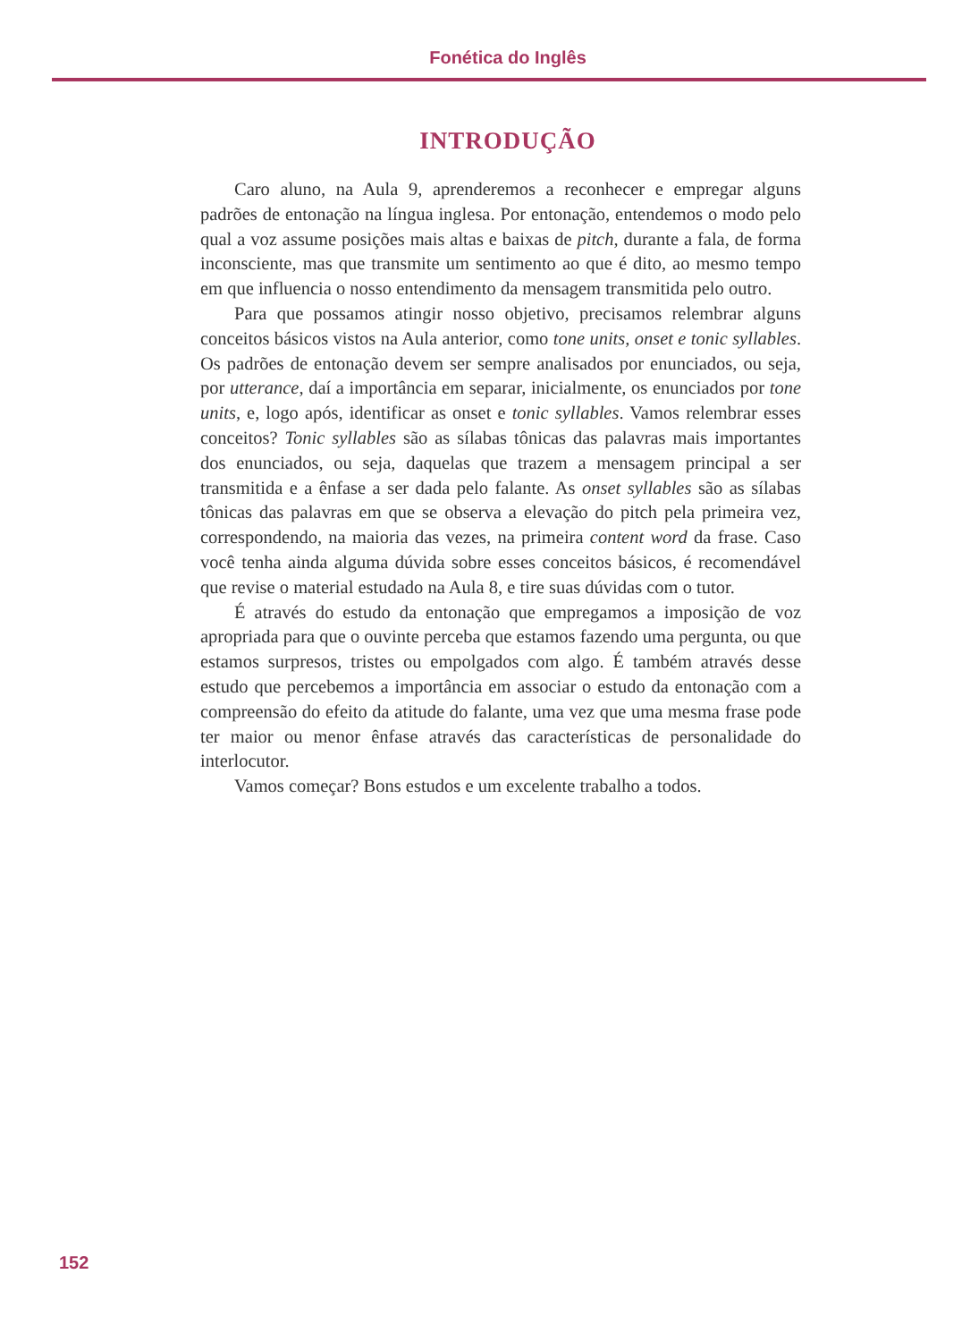Fonética do Inglês
INTRODUÇÃO
Caro aluno, na Aula 9, aprenderemos a reconhecer e empregar alguns padrões de entonação na língua inglesa. Por entonação, entendemos o modo pelo qual a voz assume posições mais altas e baixas de pitch, durante a fala, de forma inconsciente, mas que transmite um sentimento ao que é dito, ao mesmo tempo em que influencia o nosso entendimento da mensagem transmitida pelo outro.
Para que possamos atingir nosso objetivo, precisamos relembrar alguns conceitos básicos vistos na Aula anterior, como tone units, onset e tonic syllables. Os padrões de entonação devem ser sempre analisados por enunciados, ou seja, por utterance, daí a importância em separar, inicialmente, os enunciados por tone units, e, logo após, identificar as onset e tonic syllables. Vamos relembrar esses conceitos? Tonic syllables são as sílabas tônicas das palavras mais importantes dos enunciados, ou seja, daquelas que trazem a mensagem principal a ser transmitida e a ênfase a ser dada pelo falante. As onset syllables são as sílabas tônicas das palavras em que se observa a elevação do pitch pela primeira vez, correspondendo, na maioria das vezes, na primeira content word da frase. Caso você tenha ainda alguma dúvida sobre esses conceitos básicos, é recomendável que revise o material estudado na Aula 8, e tire suas dúvidas com o tutor.
É através do estudo da entonação que empregamos a imposição de voz apropriada para que o ouvinte perceba que estamos fazendo uma pergunta, ou que estamos surpresos, tristes ou empolgados com algo. É também através desse estudo que percebemos a importância em associar o estudo da entonação com a compreensão do efeito da atitude do falante, uma vez que uma mesma frase pode ter maior ou menor ênfase através das características de personalidade do interlocutor.
Vamos começar? Bons estudos e um excelente trabalho a todos.
152